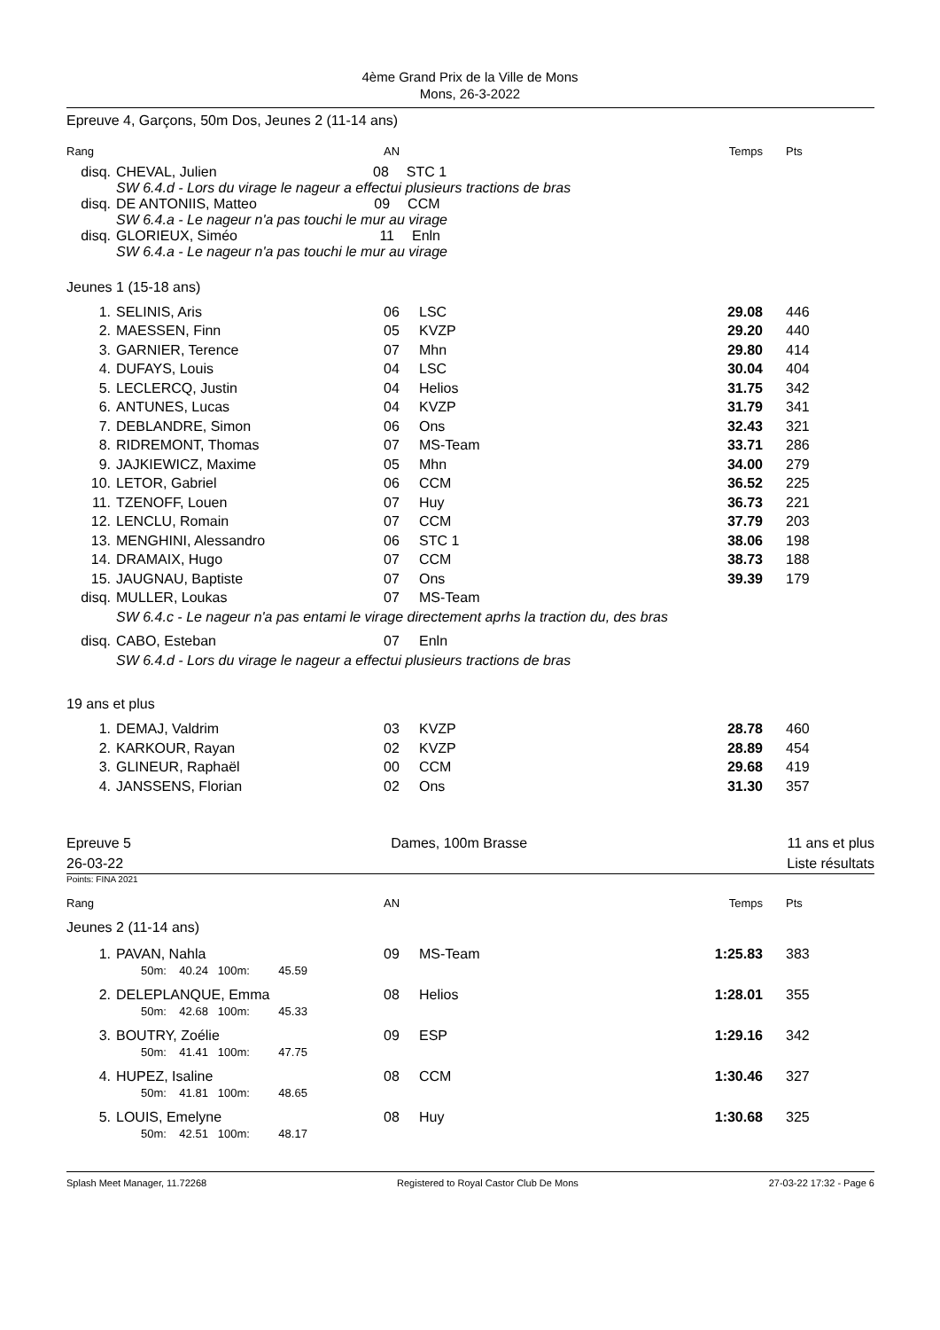4ème Grand Prix de la Ville de Mons
Mons, 26-3-2022
Epreuve 4, Garçons, 50m Dos, Jeunes 2 (11-14 ans)
| Rang | | AN | | Temps | Pts |
| disq. | CHEVAL, Julien 08 STC 1 SW 6.4.d - Lors du virage le nageur a effectui plusieurs tractions de bras | | | | |
| disq. | DE ANTONIIS, Matteo 09 CCM SW 6.4.a - Le nageur n'a pas touchi le mur au virage | | | | |
| disq. | GLORIEUX, Siméo 11 Enln SW 6.4.a - Le nageur n'a pas touchi le mur au virage | | | | |
Jeunes 1 (15-18 ans)
| 1. | SELINIS, Aris | 06 | LSC | 29.08 | 446 |
| 2. | MAESSEN, Finn | 05 | KVZP | 29.20 | 440 |
| 3. | GARNIER, Terence | 07 | Mhn | 29.80 | 414 |
| 4. | DUFAYS, Louis | 04 | LSC | 30.04 | 404 |
| 5. | LECLERCQ, Justin | 04 | Helios | 31.75 | 342 |
| 6. | ANTUNES, Lucas | 04 | KVZP | 31.79 | 341 |
| 7. | DEBLANDRE, Simon | 06 | Ons | 32.43 | 321 |
| 8. | RIDREMONT, Thomas | 07 | MS-Team | 33.71 | 286 |
| 9. | JAJKIEWICZ, Maxime | 05 | Mhn | 34.00 | 279 |
| 10. | LETOR, Gabriel | 06 | CCM | 36.52 | 225 |
| 11. | TZENOFF, Louen | 07 | Huy | 36.73 | 221 |
| 12. | LENCLU, Romain | 07 | CCM | 37.79 | 203 |
| 13. | MENGHINI, Alessandro | 06 | STC 1 | 38.06 | 198 |
| 14. | DRAMAIX, Hugo | 07 | CCM | 38.73 | 188 |
| 15. | JAUGNAU, Baptiste | 07 | Ons | 39.39 | 179 |
| disq. | MULLER, Loukas | 07 | MS-Team | | |
| | SW 6.4.c - Le nageur n'a pas entami le virage directement aprhs la traction du, des bras | | | | |
| disq. | CABO, Esteban | 07 | Enln | | |
| | SW 6.4.d - Lors du virage le nageur a effectui plusieurs tractions de bras | | | | |
19 ans et plus
| 1. | DEMAJ, Valdrim | 03 | KVZP | 28.78 | 460 |
| 2. | KARKOUR, Rayan | 02 | KVZP | 28.89 | 454 |
| 3. | GLINEUR, Raphaël | 00 | CCM | 29.68 | 419 |
| 4. | JANSSENS, Florian | 02 | Ons | 31.30 | 357 |
Epreuve 5
26-03-22
Dames, 100m Brasse 11 ans et plus
Liste résultats
Points: FINA 2021
| Rang | | AN | | Temps | Pts |
Jeunes 2 (11-14 ans)
| 1. | PAVAN, Nahla 50m: 40.24 100m: 45.59 | 09 | MS-Team | 1:25.83 | 383 |
| 2. | DELEPLANQUE, Emma 50m: 42.68 100m: 45.33 | 08 | Helios | 1:28.01 | 355 |
| 3. | BOUTRY, Zoélie 50m: 41.41 100m: 47.75 | 09 | ESP | 1:29.16 | 342 |
| 4. | HUPEZ, Isaline 50m: 41.81 100m: 48.65 | 08 | CCM | 1:30.46 | 327 |
| 5. | LOUIS, Emelyne 50m: 42.51 100m: 48.17 | 08 | Huy | 1:30.68 | 325 |
Splash Meet Manager, 11.72268 Registered to Royal Castor Club De Mons 27-03-22 17:32 - Page 6